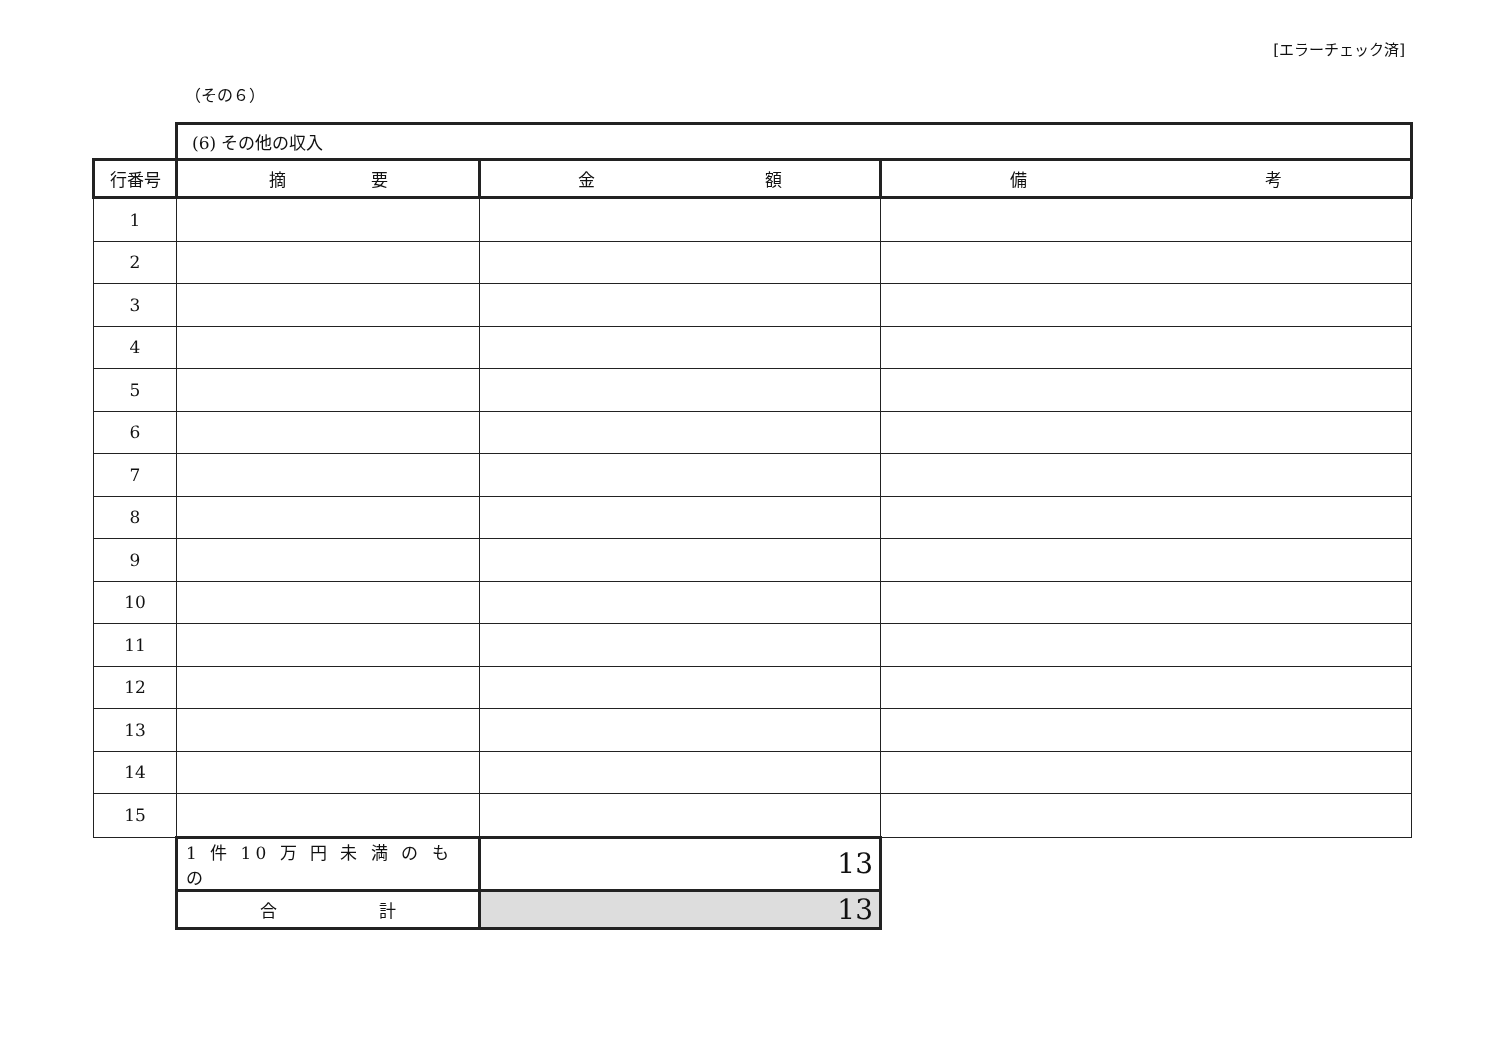[エラーチェック済]
（その６）
| | (6) その他の収入 | | |
| 行番号 | 摘 要 | 金 額 | 備 考 |
| 1 | | | |
| 2 | | | |
| 3 | | | |
| 4 | | | |
| 5 | | | |
| 6 | | | |
| 7 | | | |
| 8 | | | |
| 9 | | | |
| 10 | | | |
| 11 | | | |
| 12 | | | |
| 13 | | | |
| 14 | | | |
| 15 | | | |
| | 1 件 10 万 円 未 満 の も の | 13 | |
| | 合 計 | 13 | |